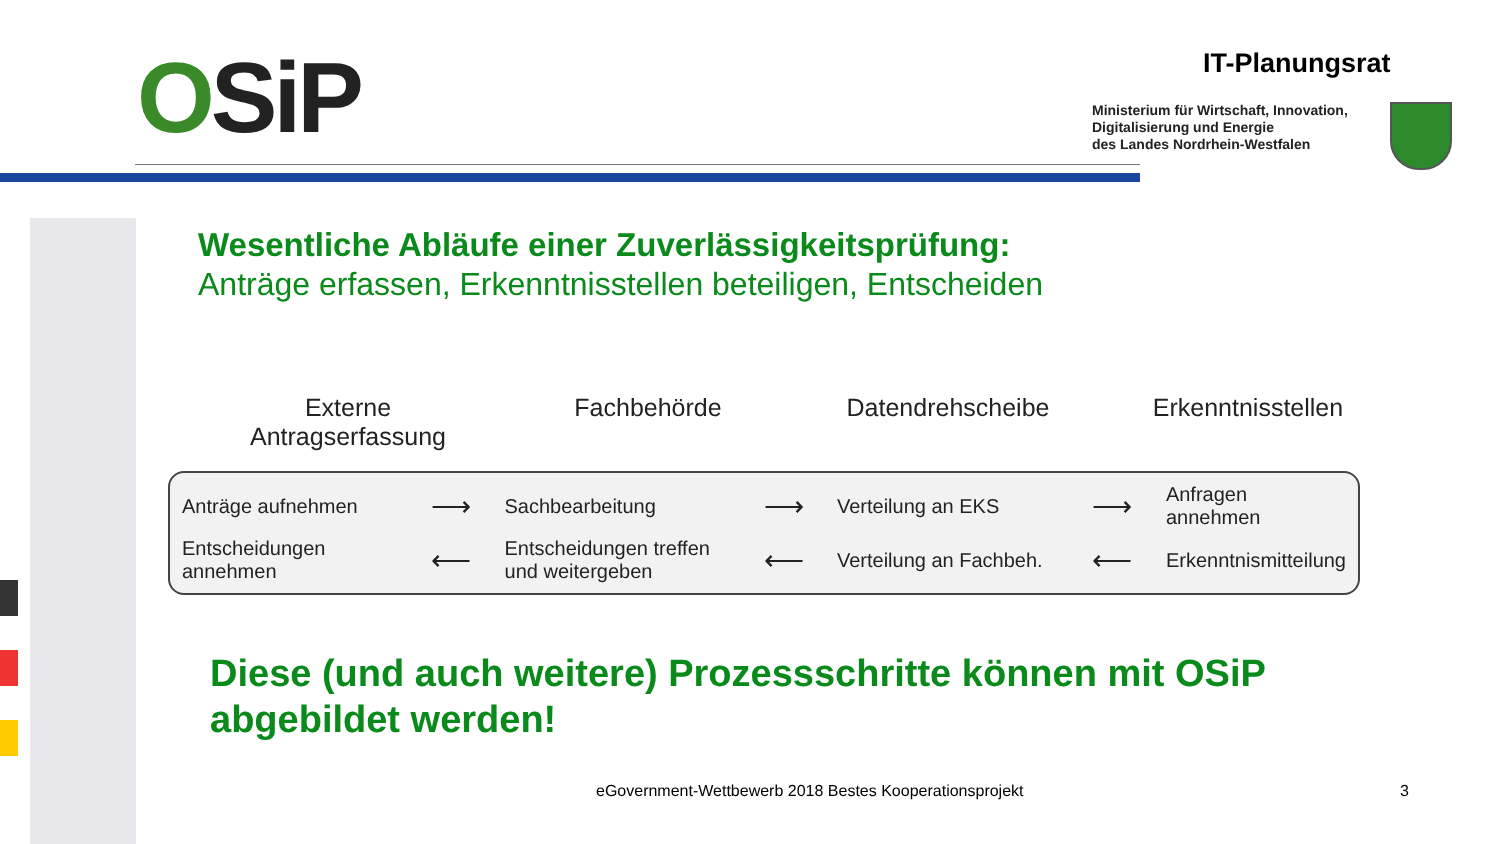OSiP IT-Planungsrat
Ministerium für Wirtschaft, Innovation,
Digitalisierung und Energie
des Landes Nordrhein-Westfalen
Wesentliche Abläufe einer Zuverlässigkeitsprüfung:
Anträge erfassen, Erkenntnisstellen beteiligen, Entscheiden
Externe
Antragserfassung
Fachbehörde Datendrehscheibe Erkenntnisstellen
| Anträge aufnehmen | ⟶ | Sachbearbeitung | ⟶ | Verteilung an EKS | ⟶ | Anfragen annehmen |
| Entscheidungen annehmen | ⟵ | Entscheidungen treffen und weitergeben | ⟵ | Verteilung an Fachbeh. | ⟵ | Erkenntnismitteilung |
Diese (und auch weitere) Prozessschritte können mit OSiP abgebildet werden!
eGovernment-Wettbewerb 2018 Bestes Kooperationsprojekt
3